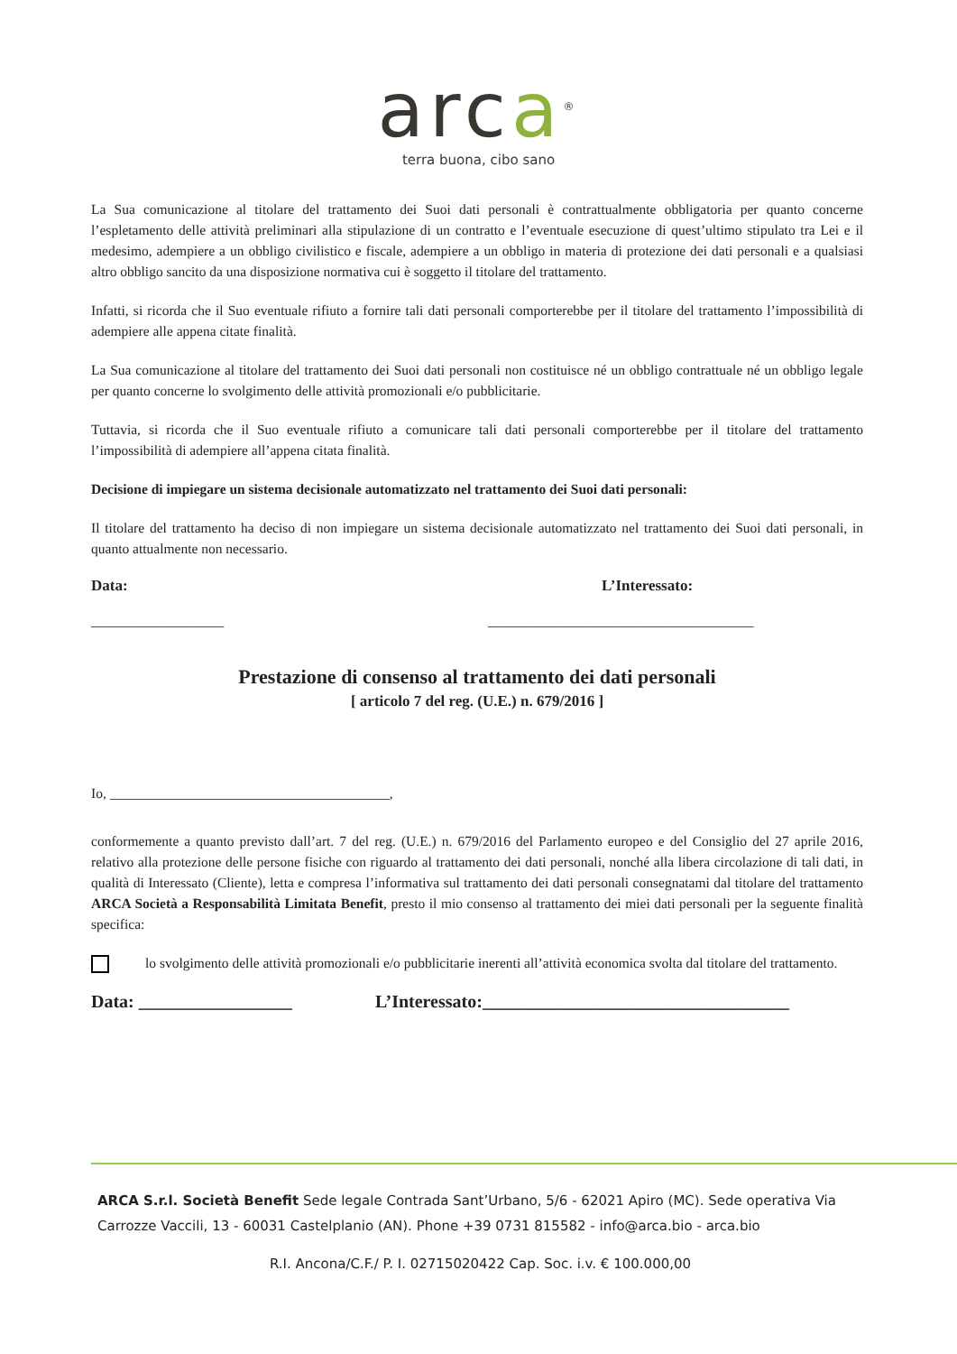arca<sup>®</sup>
terra buona, cibo sano
La Sua comunicazione al titolare del trattamento dei Suoi dati personali è contrattualmente obbligatoria per quanto concerne l’espletamento delle attività preliminari alla stipulazione di un contratto e l’eventuale esecuzione di quest’ultimo stipulato tra Lei e il medesimo, adempiere a un obbligo civilistico e fiscale, adempiere a un obbligo in materia di protezione dei dati personali e a qualsiasi altro obbligo sancito da una disposizione normativa cui è soggetto il titolare del trattamento.
Infatti, si ricorda che il Suo eventuale rifiuto a fornire tali dati personali comporterebbe per il titolare del trattamento l’impossibilità di adempiere alle appena citate finalità.
La Sua comunicazione al titolare del trattamento dei Suoi dati personali non costituisce né un obbligo contrattuale né un obbligo legale per quanto concerne lo svolgimento delle attività promozionali e/o pubblicitarie.
Tuttavia, si ricorda che il Suo eventuale rifiuto a comunicare tali dati personali comporterebbe per il titolare del trattamento l’impossibilità di adempiere all’appena citata finalità.
Decisione di impiegare un sistema decisionale automatizzato nel trattamento dei Suoi dati personali:
Il titolare del trattamento ha deciso di non impiegare un sistema decisionale automatizzato nel trattamento dei Suoi dati personali, in quanto attualmente non necessario.
Data: L’Interessato:
___________________ ______________________________________
Prestazione di consenso al trattamento dei dati personali
[ articolo 7 del reg. (U.E.) n. 679/2016 ]
Io, ________________________________________,
conformemente a quanto previsto dall’art. 7 del reg. (U.E.) n. 679/2016 del Parlamento europeo e del Consiglio del 27 aprile 2016, relativo alla protezione delle persone fisiche con riguardo al trattamento dei dati personali, nonché alla libera circolazione di tali dati, in qualità di Interessato (Cliente), letta e compresa l’informativa sul trattamento dei dati personali consegnatami dal titolare del trattamento ARCA Società a Responsabilità Limitata Benefit, presto il mio consenso al trattamento dei miei dati personali per la seguente finalità specifica:
lo svolgimento delle attività promozionali e/o pubblicitarie inerenti all’attività economica svolta dal titolare del trattamento.
Data: _________________ L’Interessato:__________________________________
ARCA S.r.l. Società Benefit Sede legale Contrada Sant’Urbano, 5/6 - 62021 Apiro (MC). Sede operativa Via Carrozze Vaccili, 13 - 60031 Castelplanio (AN). Phone +39 0731 815582 - info@arca.bio - arca.bio
R.I. Ancona/C.F./ P. I. 02715020422 Cap. Soc. i.v. € 100.000,00